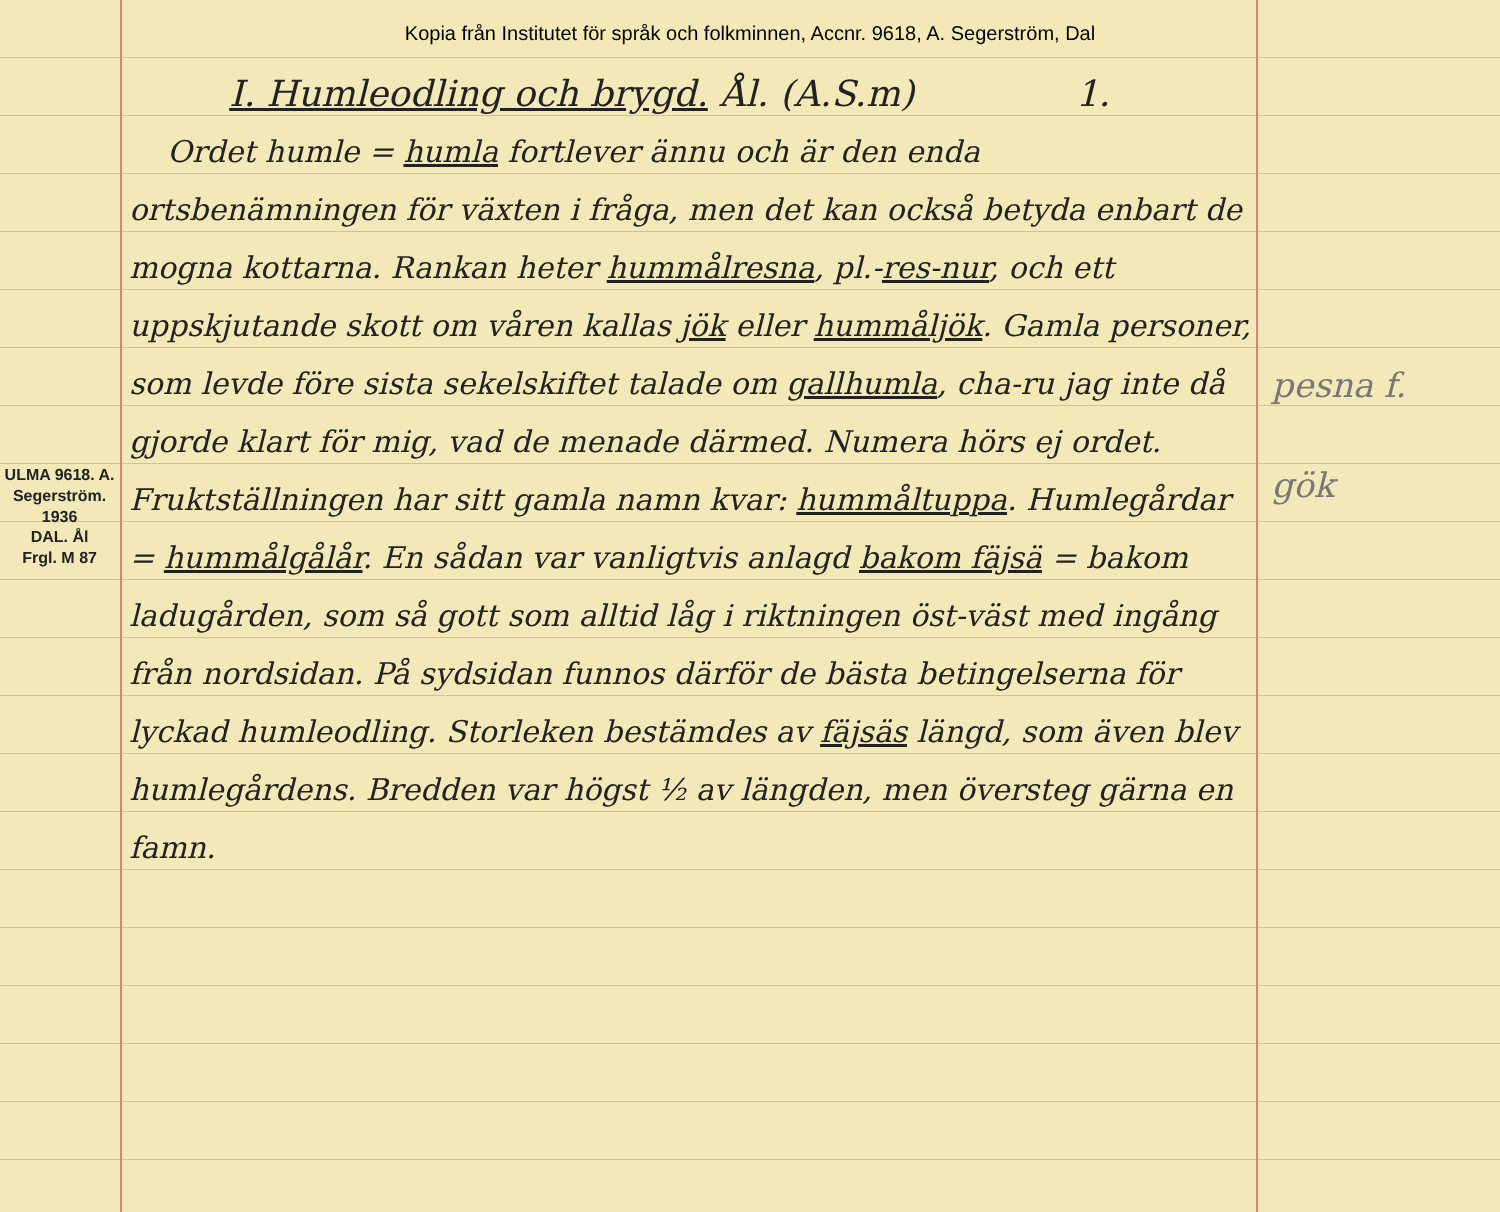Kopia från Institutet för språk och folkminnen, Accnr. 9618, A. Segerström, Dal
ULMA 9618. A. Segerström. 1936
DAL. Ål
Frgl. M 87
I. Humleodling och brygd. Ål. (A.S.m) 1.
Ordet humle = humla fortlever ännu och är den enda ortsbenämningen för växten i fråga, men det kan också betyda enbart de mogna kottarna. Rankan heter hummålresna, pl.-res-nur, och ett uppskjutande skott om våren kallas jök eller hummåljök. Gamla personer, som levde före sista sekelskiftet talade om gallhumla, cha-ru jag inte då gjorde klart för mig, vad de menade därmed. Numera hörs ej ordet. Fruktställningen har sitt gamla namn kvar: hummåltuppa. Humlegårdar = hummålgålår. En sådan var vanligtvis anlagd bakom fäjsä = bakom ladugården, som så gott som alltid låg i riktningen öst-väst med ingång från nordsidan. På sydsidan funnos därför de bästa betingelserna för lyckad humleodling. Storleken bestämdes av fäjsäs längd, som även blev humlegårdens. Bredden var högst ½ av längden, men översteg gärna en famn.
pesna f.
gök